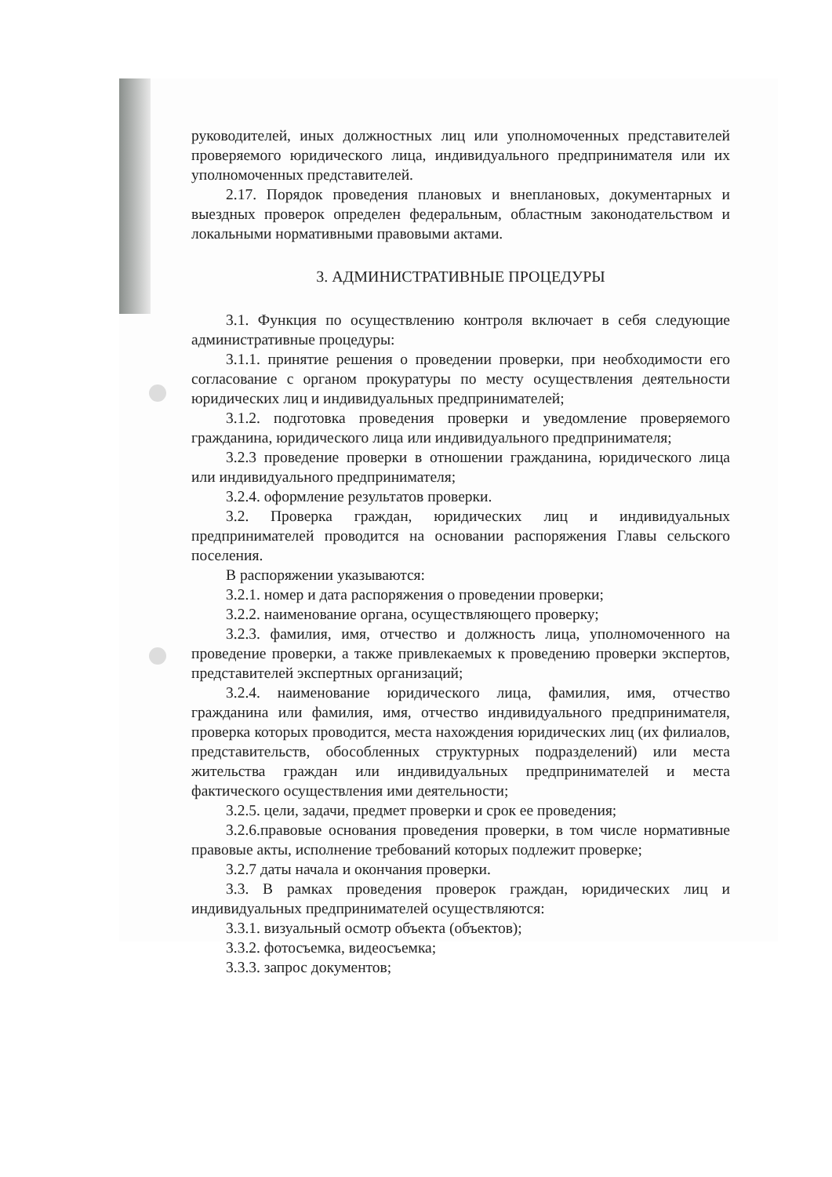руководителей, иных должностных лиц или уполномоченных представителей проверяемого юридического лица, индивидуального предпринимателя или их уполномоченных представителей.
2.17. Порядок проведения плановых и внеплановых, документарных и выездных проверок определен федеральным, областным законодательством и локальными нормативными правовыми актами.
3. АДМИНИСТРАТИВНЫЕ ПРОЦЕДУРЫ
3.1. Функция по осуществлению контроля включает в себя следующие административные процедуры:
3.1.1. принятие решения о проведении проверки, при необходимости его согласование с органом прокуратуры по месту осуществления деятельности юридических лиц и индивидуальных предпринимателей;
3.1.2. подготовка проведения проверки и уведомление проверяемого гражданина, юридического лица или индивидуального предпринимателя;
3.2.3 проведение проверки в отношении гражданина, юридического лица или индивидуального предпринимателя;
3.2.4. оформление результатов проверки.
3.2. Проверка граждан, юридических лиц и индивидуальных предпринимателей проводится на основании распоряжения Главы сельского поселения.
В распоряжении указываются:
3.2.1. номер и дата распоряжения о проведении проверки;
3.2.2. наименование органа, осуществляющего проверку;
3.2.3. фамилия, имя, отчество и должность лица, уполномоченного на проведение проверки, а также привлекаемых к проведению проверки экспертов, представителей экспертных организаций;
3.2.4. наименование юридического лица, фамилия, имя, отчество гражданина или фамилия, имя, отчество индивидуального предпринимателя, проверка которых проводится, места нахождения юридических лиц (их филиалов, представительств, обособленных структурных подразделений) или места жительства граждан или индивидуальных предпринимателей и места фактического осуществления ими деятельности;
3.2.5. цели, задачи, предмет проверки и срок ее проведения;
3.2.6.правовые основания проведения проверки, в том числе нормативные правовые акты, исполнение требований которых подлежит проверке;
3.2.7 даты начала и окончания проверки.
3.3. В рамках проведения проверок граждан, юридических лиц и индивидуальных предпринимателей осуществляются:
3.3.1. визуальный осмотр объекта (объектов);
3.3.2. фотосъемка, видеосъемка;
3.3.3. запрос документов;